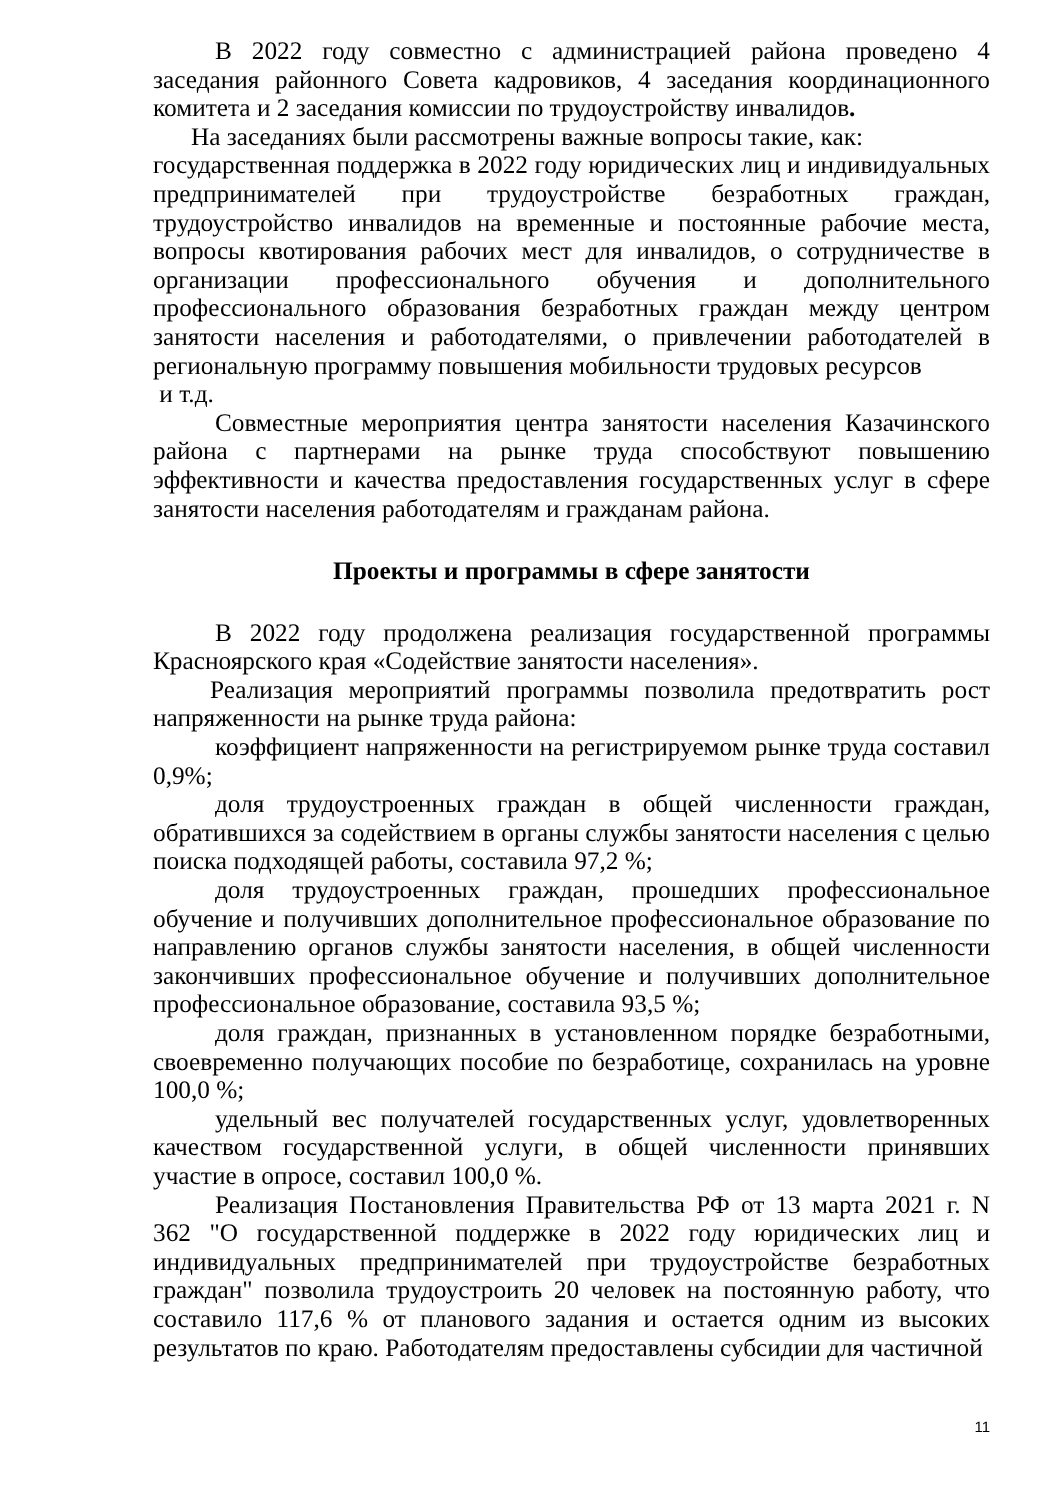В 2022 году совместно с администрацией района проведено 4 заседания районного Совета кадровиков, 4 заседания координационного комитета и 2 заседания комиссии по трудоустройству инвалидов.
На заседаниях были рассмотрены важные вопросы такие, как:
государственная поддержка в 2022 году юридических лиц и индивидуальных предпринимателей при трудоустройстве безработных граждан, трудоустройство инвалидов на временные и постоянные рабочие места, вопросы квотирования рабочих мест для инвалидов, о сотрудничестве в организации профессионального обучения и дополнительного профессионального образования безработных граждан между центром занятости населения и работодателями, о привлечении работодателей в региональную программу повышения мобильности трудовых ресурсов
и т.д.
Совместные мероприятия центра занятости населения Казачинского района с партнерами на рынке труда способствуют повышению эффективности и качества предоставления государственных услуг в сфере занятости населения работодателям и гражданам района.
Проекты и программы в сфере занятости
В 2022 году продолжена реализация государственной программы Красноярского края «Содействие занятости населения».
Реализация мероприятий программы позволила предотвратить рост напряженности на рынке труда района:
коэффициент напряженности на регистрируемом рынке труда составил 0,9%;
доля трудоустроенных граждан в общей численности граждан, обратившихся за содействием в органы службы занятости населения с целью поиска подходящей работы, составила 97,2 %;
доля трудоустроенных граждан, прошедших профессиональное обучение и получивших дополнительное профессиональное образование по направлению органов службы занятости населения, в общей численности закончивших профессиональное обучение и получивших дополнительное профессиональное образование, составила 93,5 %;
доля граждан, признанных в установленном порядке безработными, своевременно получающих пособие по безработице, сохранилась на уровне 100,0 %;
удельный вес получателей государственных услуг, удовлетворенных качеством государственной услуги, в общей численности принявших участие в опросе, составил 100,0 %.
Реализация Постановления Правительства РФ от 13 марта 2021 г. N 362 "О государственной поддержке в 2022 году юридических лиц и индивидуальных предпринимателей при трудоустройстве безработных граждан" позволила трудоустроить 20 человек на постоянную работу, что составило 117,6 % от планового задания и остается одним из высоких результатов по краю. Работодателям предоставлены субсидии для частичной
11